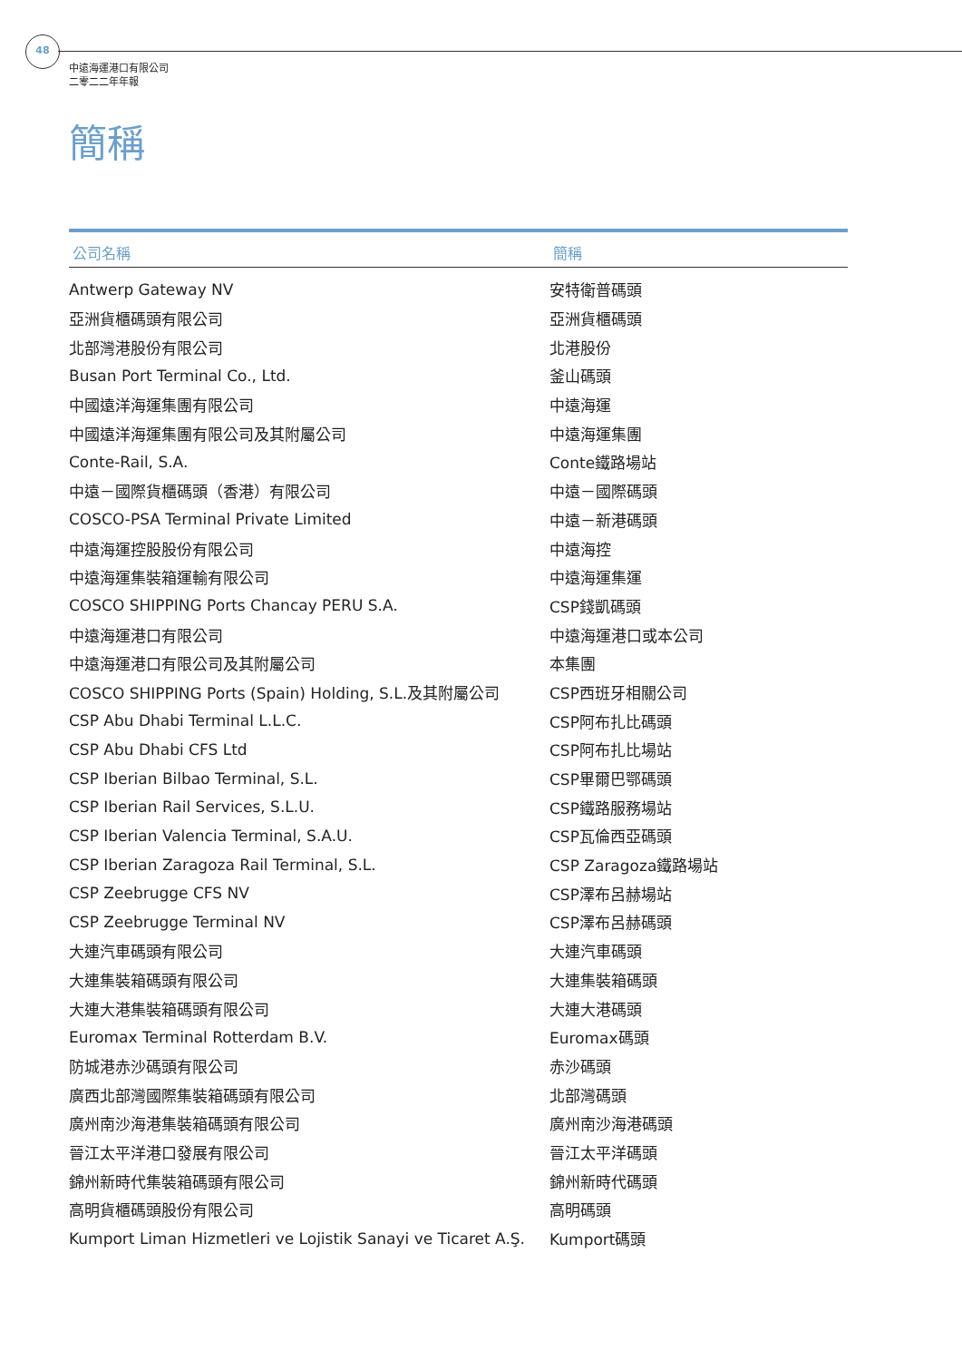48
中遠海運港口有限公司
二零二二年年報
簡稱
| 公司名稱 | 簡稱 |
| --- | --- |
| Antwerp Gateway NV | 安特衛普碼頭 |
| 亞洲貨櫃碼頭有限公司 | 亞洲貨櫃碼頭 |
| 北部灣港股份有限公司 | 北港股份 |
| Busan Port Terminal Co., Ltd. | 釜山碼頭 |
| 中國遠洋海運集團有限公司 | 中遠海運 |
| 中國遠洋海運集團有限公司及其附屬公司 | 中遠海運集團 |
| Conte-Rail, S.A. | Conte鐵路場站 |
| 中遠－國際貨櫃碼頭（香港）有限公司 | 中遠－國際碼頭 |
| COSCO-PSA Terminal Private Limited | 中遠－新港碼頭 |
| 中遠海運控股股份有限公司 | 中遠海控 |
| 中遠海運集裝箱運輸有限公司 | 中遠海運集運 |
| COSCO SHIPPING Ports Chancay PERU S.A. | CSP錢凱碼頭 |
| 中遠海運港口有限公司 | 中遠海運港口或本公司 |
| 中遠海運港口有限公司及其附屬公司 | 本集團 |
| COSCO SHIPPING Ports (Spain) Holding, S.L.及其附屬公司 | CSP西班牙相關公司 |
| CSP Abu Dhabi Terminal L.L.C. | CSP阿布扎比碼頭 |
| CSP Abu Dhabi CFS Ltd | CSP阿布扎比場站 |
| CSP Iberian Bilbao Terminal, S.L. | CSP畢爾巴鄂碼頭 |
| CSP Iberian Rail Services, S.L.U. | CSP鐵路服務場站 |
| CSP Iberian Valencia Terminal, S.A.U. | CSP瓦倫西亞碼頭 |
| CSP Iberian Zaragoza Rail Terminal, S.L. | CSP Zaragoza鐵路場站 |
| CSP Zeebrugge CFS NV | CSP澤布呂赫場站 |
| CSP Zeebrugge Terminal NV | CSP澤布呂赫碼頭 |
| 大連汽車碼頭有限公司 | 大連汽車碼頭 |
| 大連集裝箱碼頭有限公司 | 大連集裝箱碼頭 |
| 大連大港集裝箱碼頭有限公司 | 大連大港碼頭 |
| Euromax Terminal Rotterdam B.V. | Euromax碼頭 |
| 防城港赤沙碼頭有限公司 | 赤沙碼頭 |
| 廣西北部灣國際集裝箱碼頭有限公司 | 北部灣碼頭 |
| 廣州南沙海港集裝箱碼頭有限公司 | 廣州南沙海港碼頭 |
| 晉江太平洋港口發展有限公司 | 晉江太平洋碼頭 |
| 錦州新時代集裝箱碼頭有限公司 | 錦州新時代碼頭 |
| 高明貨櫃碼頭股份有限公司 | 高明碼頭 |
| Kumport Liman Hizmetleri ve Lojistik Sanayi ve Ticaret A.Ş. | Kumport碼頭 |